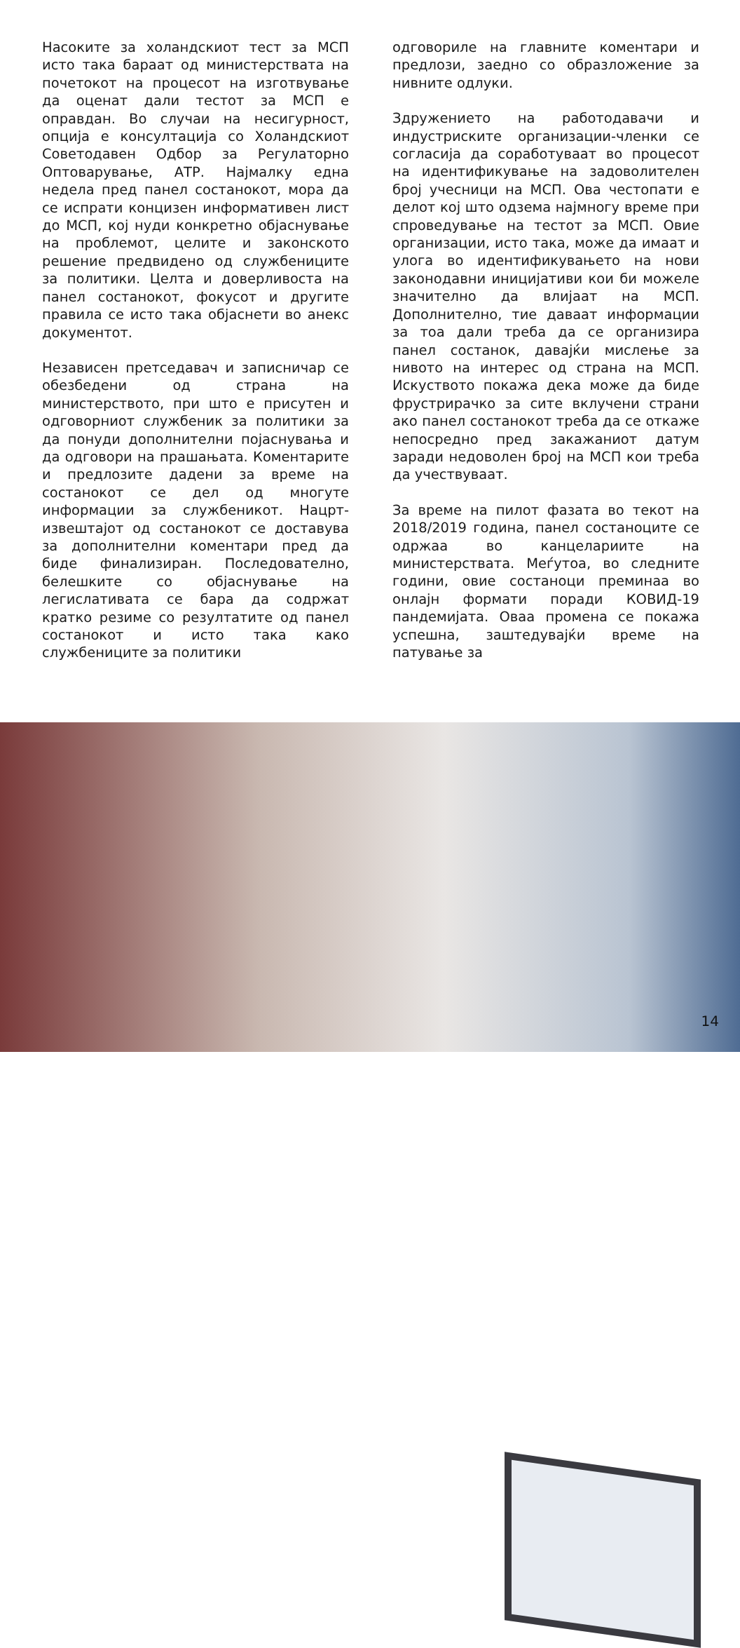Насоките за холандскиот тест за МСП исто така бараат од министерствата на почетокот на процесот на изготвување да оценат дали тестот за МСП е оправдан. Во случаи на несигурност, опција е консултација со Холандскиот Советодавен Одбор за Регулаторно Оптоварување, АТР. Најмалку една недела пред панел состанокот, мора да се испрати концизен информативен лист до МСП, кој нуди конкретно објаснување на проблемот, целите и законското решение предвидено од службениците за политики. Целта и доверливоста на панел состанокот, фокусот и другите правила се исто така објаснети во анекс документот.
Независен претседавач и записничар се обезбедени од страна на министерството, при што е присутен и одговорниот службеник за политики за да понуди дополнителни појаснувања и да одговори на прашањата. Коментарите и предлозите дадени за време на состанокот се дел од многуте информации за службеникот. Нацрт-извештајот од состанокот се доставува за дополнителни коментари пред да биде финализиран. Последователно, белешките со објаснување на легислативата се бара да содржат кратко резиме со резултатите од панел состанокот и исто така како службениците за политики
одговориле на главните коментари и предлози, заедно со образложение за нивните одлуки.
Здружението на работодавачи и индустриските организации-членки се согласија да соработуваат во процесот на идентификување на задоволителен број учесници на МСП. Ова честопати е делот кој што одзема најмногу време при спроведување на тестот за МСП. Овие организации, исто така, може да имаат и улога во идентификувањето на нови законодавни иницијативи кои би можеле значително да влијаат на МСП. Дополнително, тие даваат информации за тоа дали треба да се организира панел состанок, давајќи мислење за нивото на интерес од страна на МСП. Искуството покажа дека може да биде фрустрирачко за сите вклучени страни ако панел состанокот треба да се откаже непосредно пред закажаниот датум заради недоволен број на МСП кои треба да учествуваат.
За време на пилот фазата во текот на 2018/2019 година, панел состаноците се одржаа во канцелариите на министерствата. Меѓутоа, во следните години, овие состаноци преминаа во онлајн формати поради КОВИД-19 пандемијата. Оваа промена се покажа успешна, заштедувајќи време на патување за
14